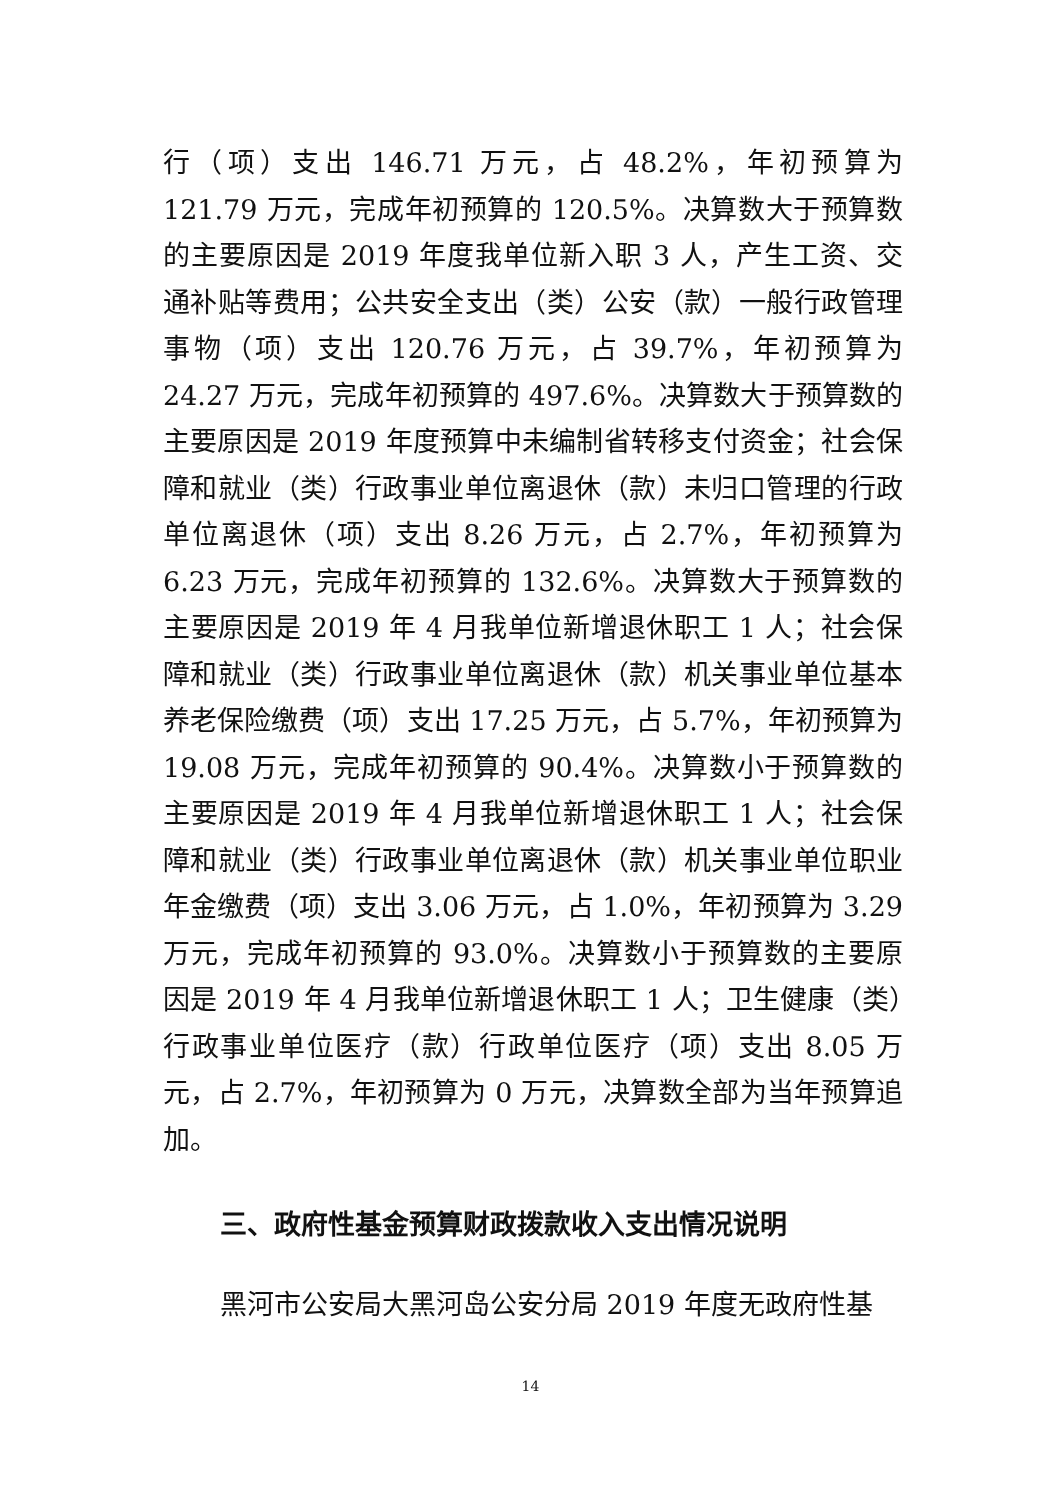行（项）支出 146.71 万元，占 48.2%，年初预算为 121.79 万元，完成年初预算的 120.5%。决算数大于预算数的主要原因是 2019 年度我单位新入职 3 人，产生工资、交通补贴等费用；公共安全支出（类）公安（款）一般行政管理事物（项）支出 120.76 万元，占 39.7%，年初预算为 24.27 万元，完成年初预算的 497.6%。决算数大于预算数的主要原因是 2019 年度预算中未编制省转移支付资金；社会保障和就业（类）行政事业单位离退休（款）未归口管理的行政单位离退休（项）支出 8.26 万元，占 2.7%，年初预算为 6.23 万元，完成年初预算的 132.6%。决算数大于预算数的主要原因是 2019 年 4 月我单位新增退休职工 1 人；社会保障和就业（类）行政事业单位离退休（款）机关事业单位基本养老保险缴费（项）支出 17.25 万元，占 5.7%，年初预算为 19.08 万元，完成年初预算的 90.4%。决算数小于预算数的主要原因是 2019 年 4 月我单位新增退休职工 1 人；社会保障和就业（类）行政事业单位离退休（款）机关事业单位职业年金缴费（项）支出 3.06 万元，占 1.0%，年初预算为 3.29 万元，完成年初预算的 93.0%。决算数小于预算数的主要原因是 2019 年 4 月我单位新增退休职工 1 人；卫生健康（类）行政事业单位医疗（款）行政单位医疗（项）支出 8.05 万元，占 2.7%，年初预算为 0 万元，决算数全部为当年预算追加。
三、政府性基金预算财政拨款收入支出情况说明
黑河市公安局大黑河岛公安分局 2019 年度无政府性基
14